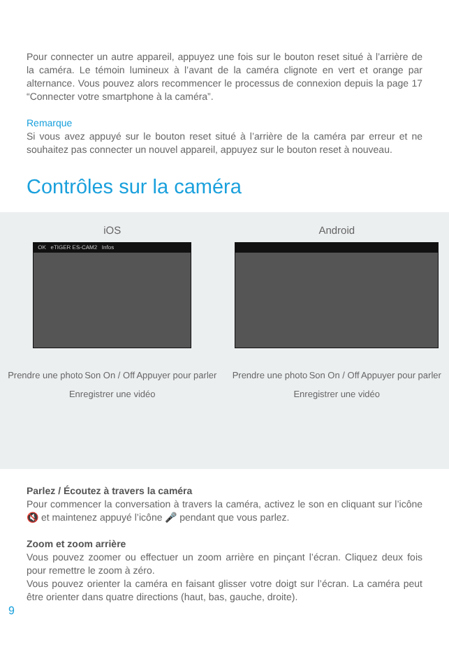Pour connecter un autre appareil, appuyez une fois sur le bouton reset situé à l’arrière de la caméra. Le témoin lumineux à l’avant de la caméra clignote en vert et orange par alternance. Vous pouvez alors recommencer le processus de connexion depuis la page 17 “Connecter votre smartphone à la caméra”.
Remarque
Si vous avez appuyé sur le bouton reset situé à l’arrière de la caméra par erreur et ne souhaitez pas connecter un nouvel appareil, appuyez sur le bouton reset à nouveau.
Contrôles sur la caméra
iOS
OK eTIGER ES-CAM2 Infos
Prendre une photo Son On / Off Appuyer pour parler
Enregistrer une vidéo
Android
Prendre une photo Son On / Off Appuyer pour parler
Enregistrer une vidéo
Parlez / Écoutez à travers la caméra
Pour commencer la conversation à travers la caméra, activez le son en cliquant sur l’icône 🔇 et maintenez appuyé l’icône 🎤 pendant que vous parlez.
Zoom et zoom arrière
Vous pouvez zoomer ou effectuer un zoom arrière en pinçant l’écran. Cliquez deux fois pour remettre le zoom à zéro.
Vous pouvez orienter la caméra en faisant glisser votre doigt sur l’écran. La caméra peut être orienter dans quatre directions (haut, bas, gauche, droite).
9